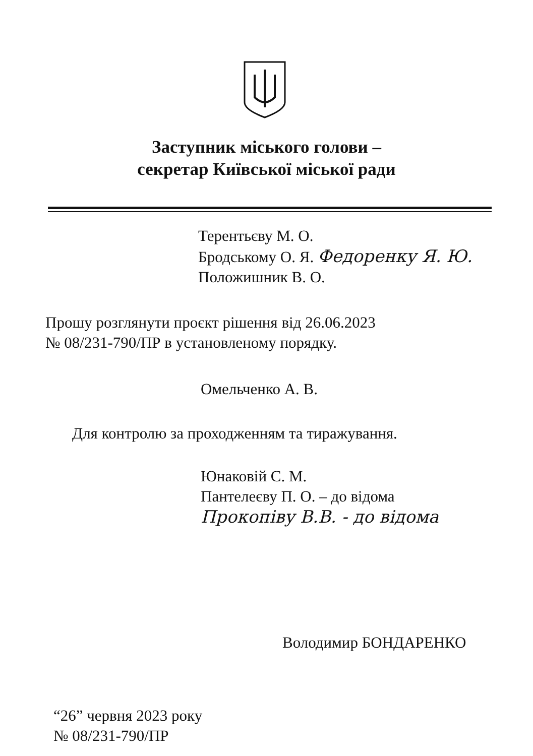Заступник міського голови –
секретар Київської міської ради
Терентьєву М. О.
Бродському О. Я. Федоренку Я. Ю.
Положишник В. О.
Прошу розглянути проєкт рішення від 26.06.2023
№ 08/231-790/ПР в установленому порядку.
Омельченко А. В.
Для контролю за проходженням та тиражування.
Юнаковій С. М.
Пантелеєву П. О. – до відома
Прокопіву В.В. - до відома
Володимир БОНДАРЕНКО
“26” червня 2023 року
№ 08/231-790/ПР